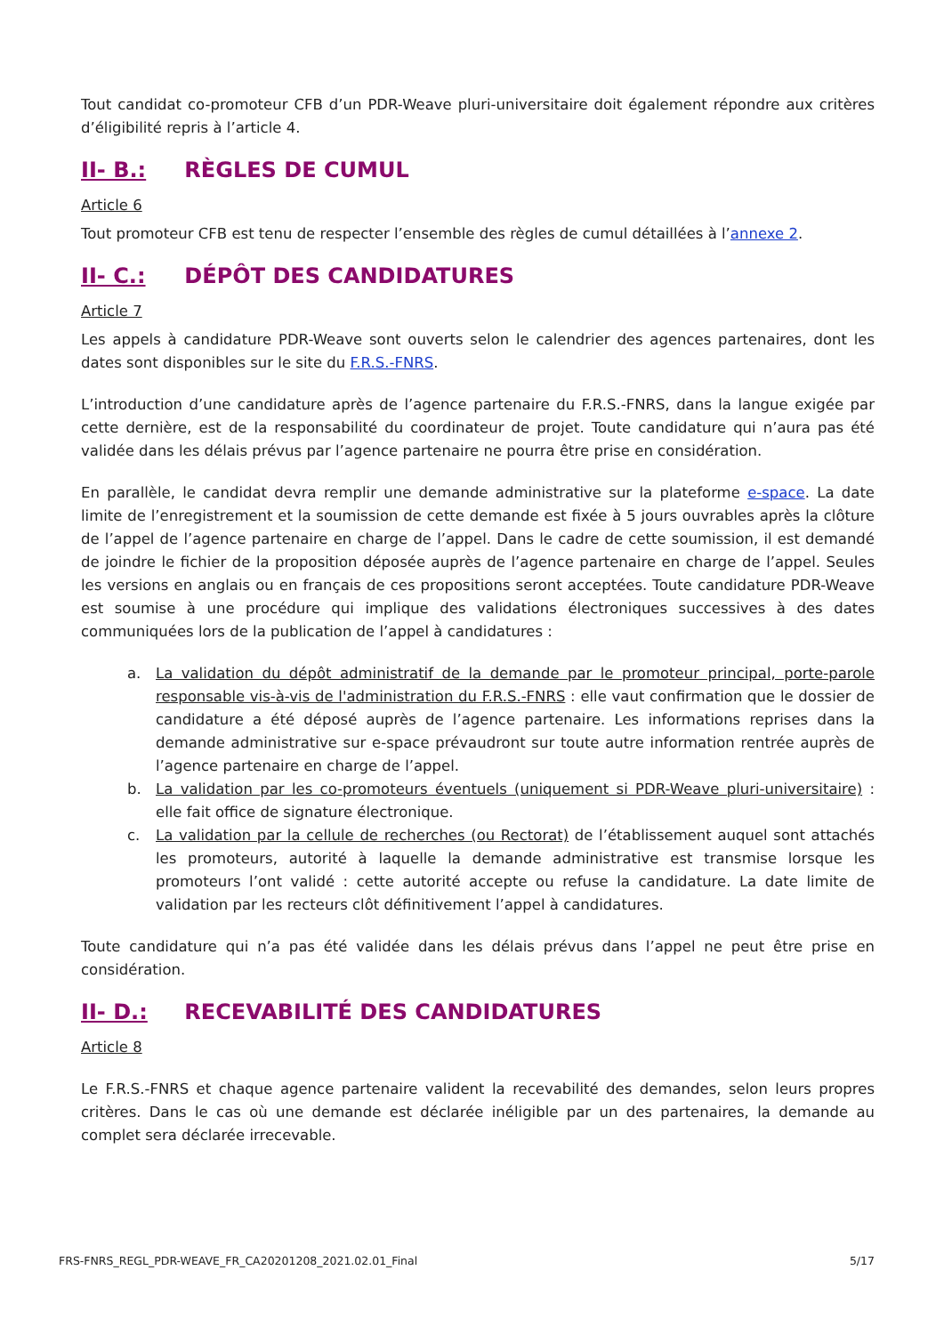Tout candidat co-promoteur CFB d’un PDR-Weave pluri-universitaire doit également répondre aux critères d’éligibilité repris à l’article 4.
II- B.: RÈGLES DE CUMUL
Article 6
Tout promoteur CFB est tenu de respecter l’ensemble des règles de cumul détaillées à l’annexe 2.
II- C.: DÉPÔT DES CANDIDATURES
Article 7
Les appels à candidature PDR-Weave sont ouverts selon le calendrier des agences partenaires, dont les dates sont disponibles sur le site du F.R.S.-FNRS.
L’introduction d’une candidature après de l’agence partenaire du F.R.S.-FNRS, dans la langue exigée par cette dernière, est de la responsabilité du coordinateur de projet. Toute candidature qui n’aura pas été validée dans les délais prévus par l’agence partenaire ne pourra être prise en considération.
En parallèle, le candidat devra remplir une demande administrative sur la plateforme e-space. La date limite de l’enregistrement et la soumission de cette demande est fixée à 5 jours ouvrables après la clôture de l’appel de l’agence partenaire en charge de l’appel. Dans le cadre de cette soumission, il est demandé de joindre le fichier de la proposition déposée auprès de l’agence partenaire en charge de l’appel. Seules les versions en anglais ou en français de ces propositions seront acceptées. Toute candidature PDR-Weave est soumise à une procédure qui implique des validations électroniques successives à des dates communiquées lors de la publication de l’appel à candidatures :
a. La validation du dépôt administratif de la demande par le promoteur principal, porte-parole responsable vis-à-vis de l'administration du F.R.S.-FNRS : elle vaut confirmation que le dossier de candidature a été déposé auprès de l’agence partenaire. Les informations reprises dans la demande administrative sur e-space prévaudront sur toute autre information rentrée auprès de l’agence partenaire en charge de l’appel.
b. La validation par les co-promoteurs éventuels (uniquement si PDR-Weave pluri-universitaire) : elle fait office de signature électronique.
c. La validation par la cellule de recherches (ou Rectorat) de l’établissement auquel sont attachés les promoteurs, autorité à laquelle la demande administrative est transmise lorsque les promoteurs l’ont validé : cette autorité accepte ou refuse la candidature. La date limite de validation par les recteurs clôt définitivement l’appel à candidatures.
Toute candidature qui n’a pas été validée dans les délais prévus dans l’appel ne peut être prise en considération.
II- D.: RECEVABILITÉ DES CANDIDATURES
Article 8
Le F.R.S.-FNRS et chaque agence partenaire valident la recevabilité des demandes, selon leurs propres critères. Dans le cas où une demande est déclarée inéligible par un des partenaires, la demande au complet sera déclarée irrecevable.
FRS-FNRS_REGL_PDR-WEAVE_FR_CA20201208_2021.02.01_Final 5/17